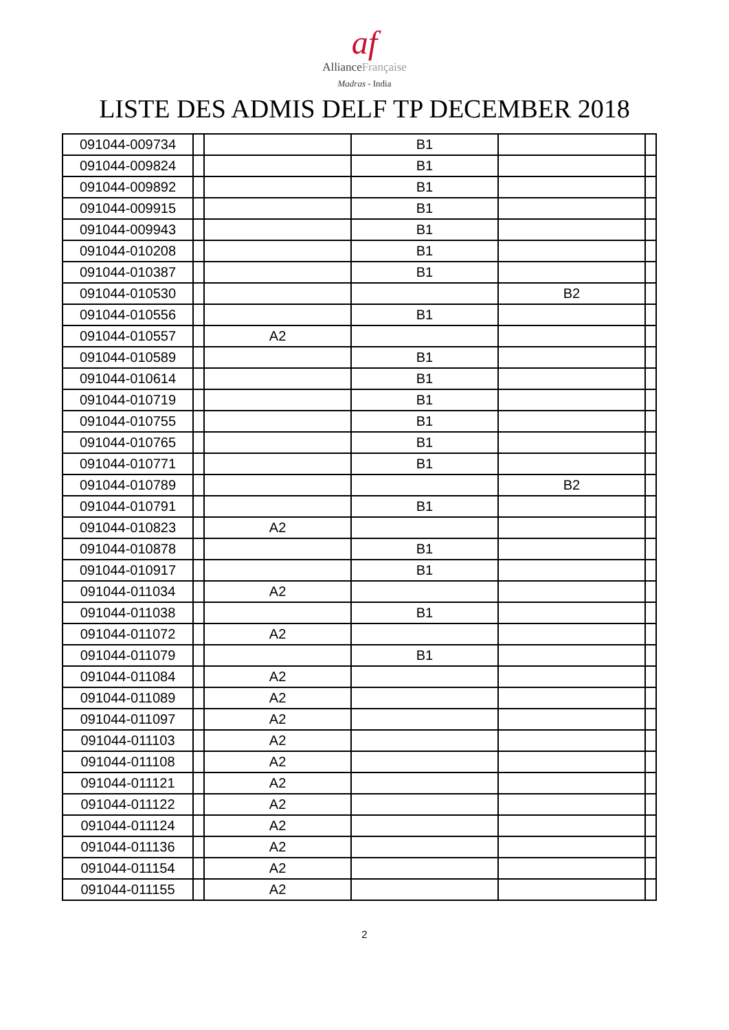af
AllianceFrançaise
Madras - India
LISTE DES ADMIS DELF TP DECEMBER 2018
| 091044-009734 | | | B1 | | |
| 091044-009824 | | | B1 | | |
| 091044-009892 | | | B1 | | |
| 091044-009915 | | | B1 | | |
| 091044-009943 | | | B1 | | |
| 091044-010208 | | | B1 | | |
| 091044-010387 | | | B1 | | |
| 091044-010530 | | | | B2 | |
| 091044-010556 | | | B1 | | |
| 091044-010557 | | A2 | | | |
| 091044-010589 | | | B1 | | |
| 091044-010614 | | | B1 | | |
| 091044-010719 | | | B1 | | |
| 091044-010755 | | | B1 | | |
| 091044-010765 | | | B1 | | |
| 091044-010771 | | | B1 | | |
| 091044-010789 | | | | B2 | |
| 091044-010791 | | | B1 | | |
| 091044-010823 | | A2 | | | |
| 091044-010878 | | | B1 | | |
| 091044-010917 | | | B1 | | |
| 091044-011034 | | A2 | | | |
| 091044-011038 | | | B1 | | |
| 091044-011072 | | A2 | | | |
| 091044-011079 | | | B1 | | |
| 091044-011084 | | A2 | | | |
| 091044-011089 | | A2 | | | |
| 091044-011097 | | A2 | | | |
| 091044-011103 | | A2 | | | |
| 091044-011108 | | A2 | | | |
| 091044-011121 | | A2 | | | |
| 091044-011122 | | A2 | | | |
| 091044-011124 | | A2 | | | |
| 091044-011136 | | A2 | | | |
| 091044-011154 | | A2 | | | |
| 091044-011155 | | A2 | | | |
2